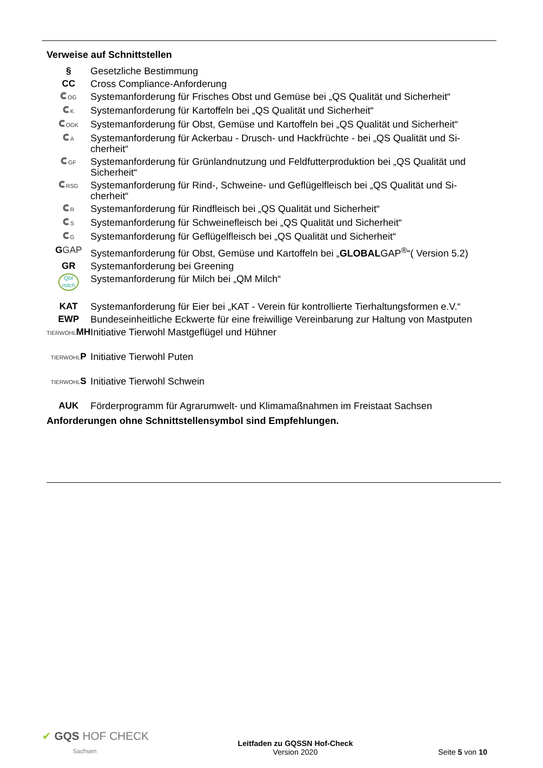Verweise auf Schnittstellen
| § | Gesetzliche Bestimmung |
| CC | Cross Compliance-Anforderung |
| OG | Systemanforderung für Frisches Obst und Gemüse bei „QS Qualität und Sicherheit“ |
| K | Systemanforderung für Kartoffeln bei „QS Qualität und Sicherheit“ |
| OGK | Systemanforderung für Obst, Gemüse und Kartoffeln bei „QS Qualität und Sicherheit“ |
| A | Systemanforderung für Ackerbau - Drusch- und Hackfrüchte - bei „QS Qualität und Si-cherheit“ |
| GF | Systemanforderung für Grünlandnutzung und Feldfutterproduktion bei „QS Qualität und Sicherheit“ |
| RSG | Systemanforderung für Rind-, Schweine- und Geflügelfleisch bei „QS Qualität und Si-cherheit“ |
| R | Systemanforderung für Rindfleisch bei „QS Qualität und Sicherheit“ |
| S | Systemanforderung für Schweinefleisch bei „QS Qualität und Sicherheit“ |
| G | Systemanforderung für Geflügelfleisch bei „QS Qualität und Sicherheit“ |
| G GAP | Systemanforderung für Obst, Gemüse und Kartoffeln bei „ GLOBAL GAP<sup>®</sup>“( Version 5.2) |
| GR | Systemanforderung bei Greening |
| QM milch | Systemanforderung für Milch bei „QM Milch“ |
| KAT | Systemanforderung für Eier bei „KAT - Verein für kontrollierte Tierhaltungsformen e.V.“ |
| EWP | Bundeseinheitliche Eckwerte für eine freiwillige Vereinbarung zur Haltung von Mastputen |
| TIERWOHL MH | Initiative Tierwohl Mastgeflügel und Hühner |
| TIERWOHL P | Initiative Tierwohl Puten |
| TIERWOHL S | Initiative Tierwohl Schwein |
| AUK | Förderprogramm für Agrarumwelt- und Klimamaßnahmen im Freistaat Sachsen |
Anforderungen ohne Schnittstellensymbol sind Empfehlungen.
✔ GQS HOF CHECK
Sachsen
Leitfaden zu GQSSN Hof-Check
Version 2020
Seite 5 von 10